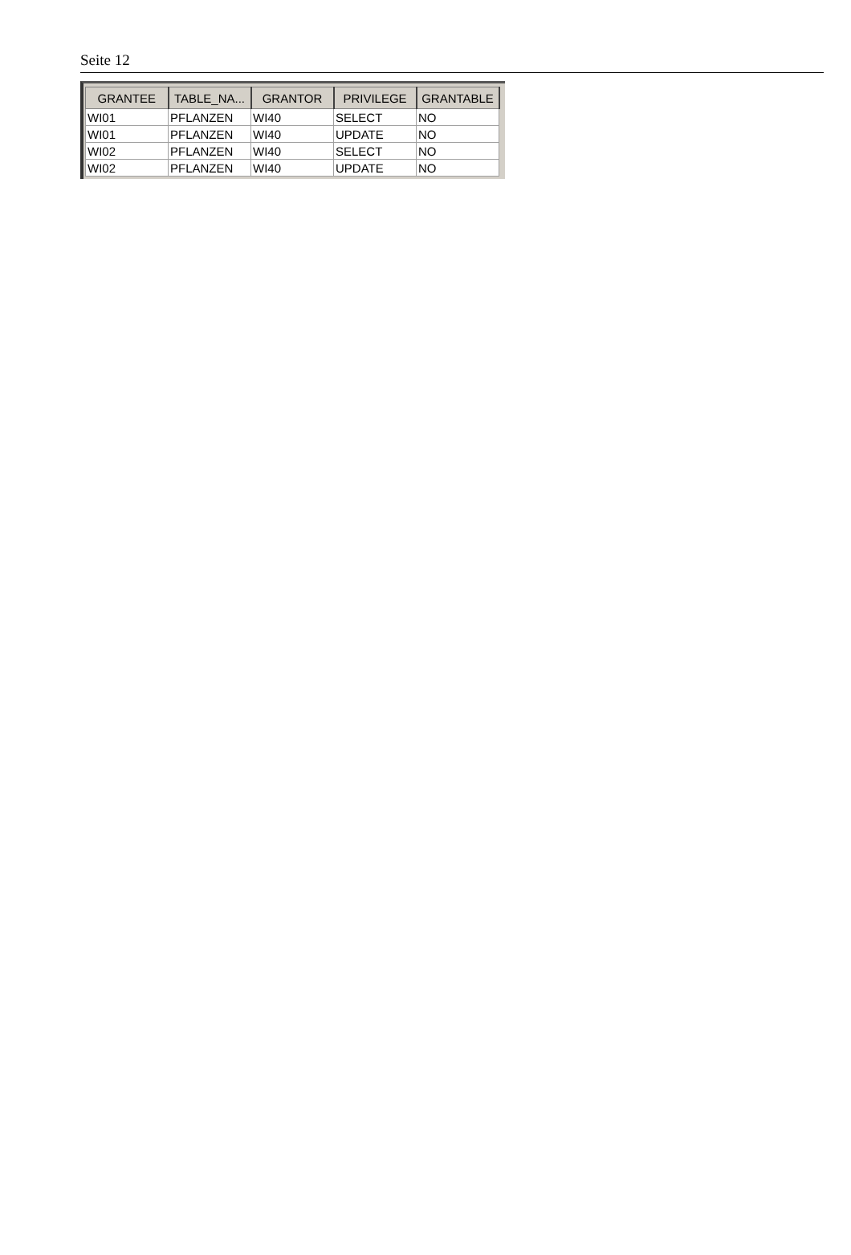Seite 12
| GRANTEE | TABLE_NA... | GRANTOR | PRIVILEGE | GRANTABLE |
| --- | --- | --- | --- | --- |
| WI01 | PFLANZEN | WI40 | SELECT | NO |
| WI01 | PFLANZEN | WI40 | UPDATE | NO |
| WI02 | PFLANZEN | WI40 | SELECT | NO |
| WI02 | PFLANZEN | WI40 | UPDATE | NO |